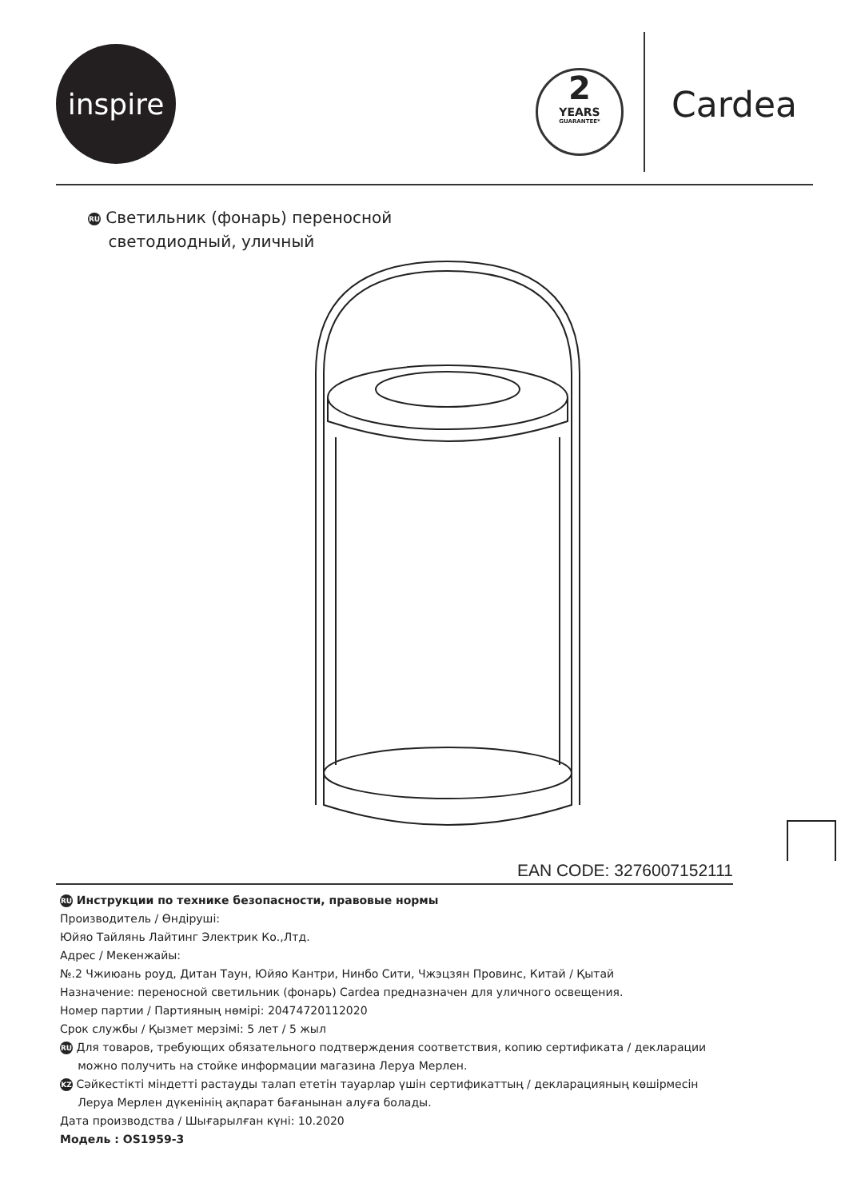inspire
2
YEARS
GUARANTEE*
Cardea
RU Светильник (фонарь) переносной
светодиодный, уличный
EAN CODE: 3276007152111
RU Инструкции по технике безопасности, правовые нормы
Производитель / Өндіруші:
Юйяо Тайлянь Лайтинг Электрик Ко.,Лтд.
Адрес / Мекенжайы:
№.2 Чжиюань роуд, Дитан Таун, Юйяо Кантри, Нинбо Сити, Чжэцзян Провинс, Китай / Қытай
Назначение: переносной светильник (фонарь) Cardea предназначен для уличного освещения.
Номер партии / Партияның нөмірі: 20474720112020
Срок службы / Қызмет мерзімі: 5 лет / 5 жыл
RU Для товаров, требующих обязательного подтверждения соответствия, копию сертификата / декларации
можно получить на стойке информации магазина Леруа Мерлен.
KZ Сәйкестікті міндетті растауды талап ететін тауарлар үшін сертификаттың / декларацияның көшірмесін
Леруа Мерлен дүкенінің ақпарат бағанынан алуға болады.
Дата производства / Шығарылған күні: 10.2020
Модель : OS1959-3